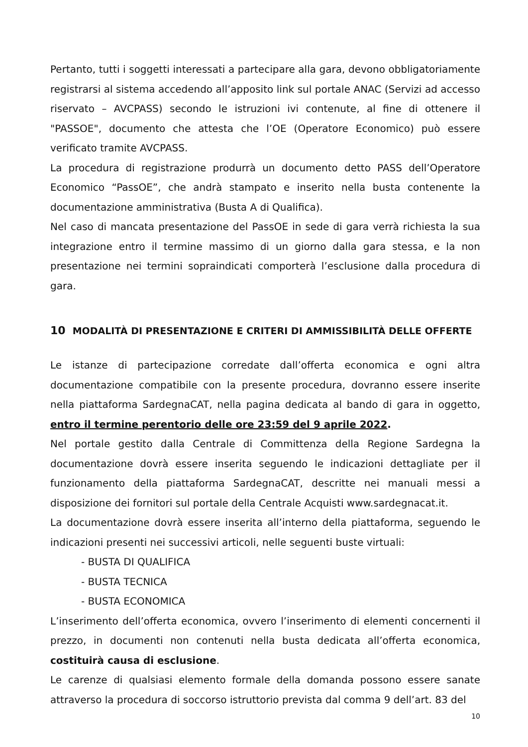Pertanto, tutti i soggetti interessati a partecipare alla gara, devono obbligatoriamente registrarsi al sistema accedendo all’apposito link sul portale ANAC (Servizi ad accesso riservato – AVCPASS) secondo le istruzioni ivi contenute, al fine di ottenere il "PASSOE", documento che attesta che l’OE (Operatore Economico) può essere verificato tramite AVCPASS.
La procedura di registrazione produrrà un documento detto PASS dell’Operatore Economico “PassOE”, che andrà stampato e inserito nella busta contenente la documentazione amministrativa (Busta A di Qualifica).
Nel caso di mancata presentazione del PassOE in sede di gara verrà richiesta la sua integrazione entro il termine massimo di un giorno dalla gara stessa, e la non presentazione nei termini sopraindicati comporterà l’esclusione dalla procedura di gara.
10 MODALITÀ DI PRESENTAZIONE E CRITERI DI AMMISSIBILITÀ DELLE OFFERTE
Le istanze di partecipazione corredate dall’offerta economica e ogni altra documentazione compatibile con la presente procedura, dovranno essere inserite nella piattaforma SardegnaCAT, nella pagina dedicata al bando di gara in oggetto, entro il termine perentorio delle ore 23:59 del 9 aprile 2022.
Nel portale gestito dalla Centrale di Committenza della Regione Sardegna la documentazione dovrà essere inserita seguendo le indicazioni dettagliate per il funzionamento della piattaforma SardegnaCAT, descritte nei manuali messi a disposizione dei fornitori sul portale della Centrale Acquisti www.sardegnacat.it.
La documentazione dovrà essere inserita all’interno della piattaforma, seguendo le indicazioni presenti nei successivi articoli, nelle seguenti buste virtuali:
- BUSTA DI QUALIFICA
- BUSTA TECNICA
- BUSTA ECONOMICA
L’inserimento dell’offerta economica, ovvero l’inserimento di elementi concernenti il prezzo, in documenti non contenuti nella busta dedicata all’offerta economica, costituirà causa di esclusione.
Le carenze di qualsiasi elemento formale della domanda possono essere sanate attraverso la procedura di soccorso istruttorio prevista dal comma 9 dell’art. 83 del
10